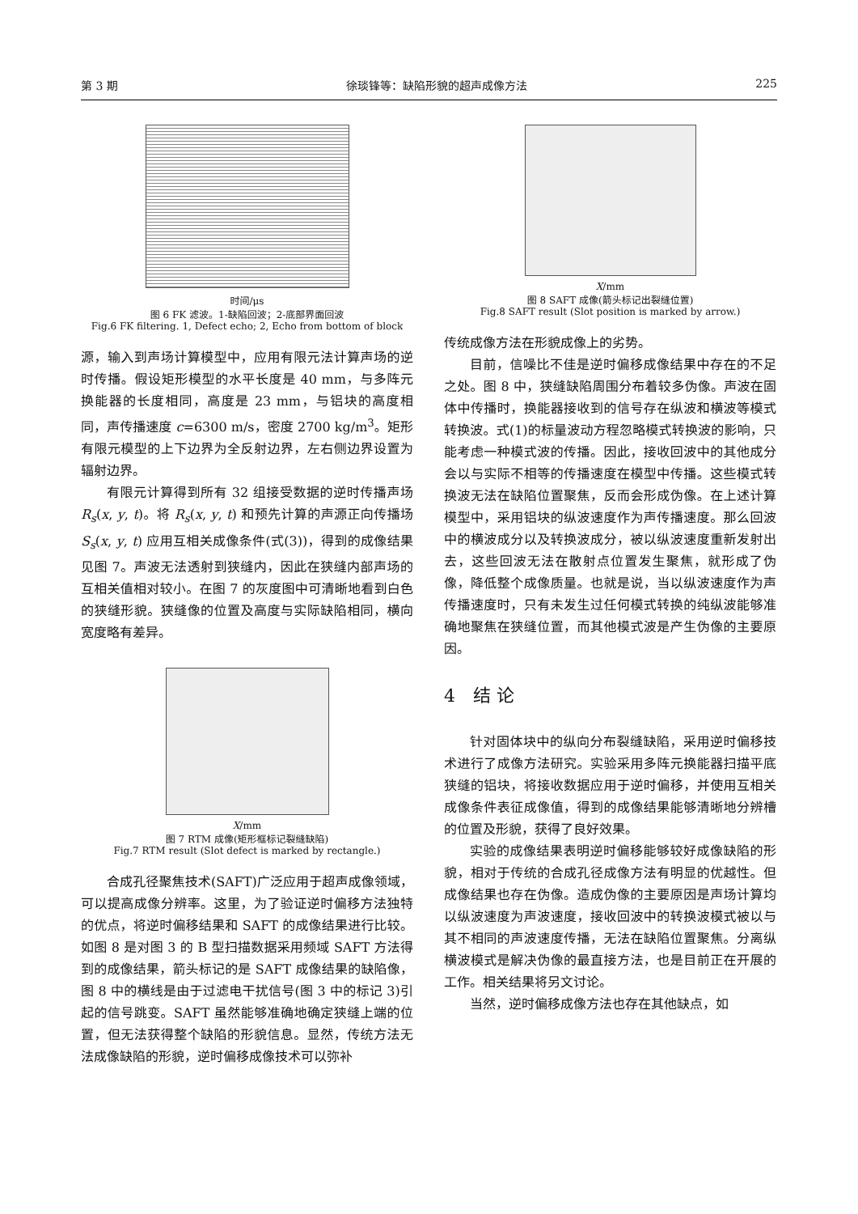第 3 期 徐琰锋等：缺陷形貌的超声成像方法 225
时间/μs
图 6 FK 滤波。1-缺陷回波；2-底部界面回波
Fig.6 FK filtering. 1, Defect echo; 2, Echo from bottom of block
源，输入到声场计算模型中，应用有限元法计算声场的逆时传播。假设矩形模型的水平长度是 40 mm，与多阵元换能器的长度相同，高度是 23 mm，与铝块的高度相同，声传播速度 c=6300 m/s，密度 2700 kg/m<sup>3</sup>。矩形有限元模型的上下边界为全反射边界，左右侧边界设置为辐射边界。
有限元计算得到所有 32 组接受数据的逆时传播声场 R<sub>s</sub>(x, y, t)。将 R<sub>s</sub>(x, y, t) 和预先计算的声源正向传播场 S<sub>s</sub>(x, y, t) 应用互相关成像条件(式(3))，得到的成像结果见图 7。声波无法透射到狭缝内，因此在狭缝内部声场的互相关值相对较小。在图 7 的灰度图中可清晰地看到白色的狭缝形貌。狭缝像的位置及高度与实际缺陷相同，横向宽度略有差异。
X/mm
图 7 RTM 成像(矩形框标记裂缝缺陷)
Fig.7 RTM result (Slot defect is marked by rectangle.)
合成孔径聚焦技术(SAFT)广泛应用于超声成像领域，可以提高成像分辨率。这里，为了验证逆时偏移方法独特的优点，将逆时偏移结果和 SAFT 的成像结果进行比较。如图 8 是对图 3 的 B 型扫描数据采用频域 SAFT 方法得到的成像结果，箭头标记的是 SAFT 成像结果的缺陷像，图 8 中的横线是由于过滤电干扰信号(图 3 中的标记 3)引起的信号跳变。SAFT 虽然能够准确地确定狭缝上端的位置，但无法获得整个缺陷的形貌信息。显然，传统方法无法成像缺陷的形貌，逆时偏移成像技术可以弥补
X/mm
图 8 SAFT 成像(箭头标记出裂缝位置)
Fig.8 SAFT result (Slot position is marked by arrow.)
传统成像方法在形貌成像上的劣势。
目前，信噪比不佳是逆时偏移成像结果中存在的不足之处。图 8 中，狭缝缺陷周围分布着较多伪像。声波在固体中传播时，换能器接收到的信号存在纵波和横波等模式转换波。式(1)的标量波动方程忽略模式转换波的影响，只能考虑一种模式波的传播。因此，接收回波中的其他成分会以与实际不相等的传播速度在模型中传播。这些模式转换波无法在缺陷位置聚焦，反而会形成伪像。在上述计算模型中，采用铝块的纵波速度作为声传播速度。那么回波中的横波成分以及转换波成分，被以纵波速度重新发射出去，这些回波无法在散射点位置发生聚焦，就形成了伪像，降低整个成像质量。也就是说，当以纵波速度作为声传播速度时，只有未发生过任何模式转换的纯纵波能够准确地聚焦在狭缝位置，而其他模式波是产生伪像的主要原因。
4　结 论
针对固体块中的纵向分布裂缝缺陷，采用逆时偏移技术进行了成像方法研究。实验采用多阵元换能器扫描平底狭缝的铝块，将接收数据应用于逆时偏移，并使用互相关成像条件表征成像值，得到的成像结果能够清晰地分辨槽的位置及形貌，获得了良好效果。
实验的成像结果表明逆时偏移能够较好成像缺陷的形貌，相对于传统的合成孔径成像方法有明显的优越性。但成像结果也存在伪像。造成伪像的主要原因是声场计算均以纵波速度为声波速度，接收回波中的转换波模式被以与其不相同的声波速度传播，无法在缺陷位置聚焦。分离纵横波模式是解决伪像的最直接方法，也是目前正在开展的工作。相关结果将另文讨论。
当然，逆时偏移成像方法也存在其他缺点，如